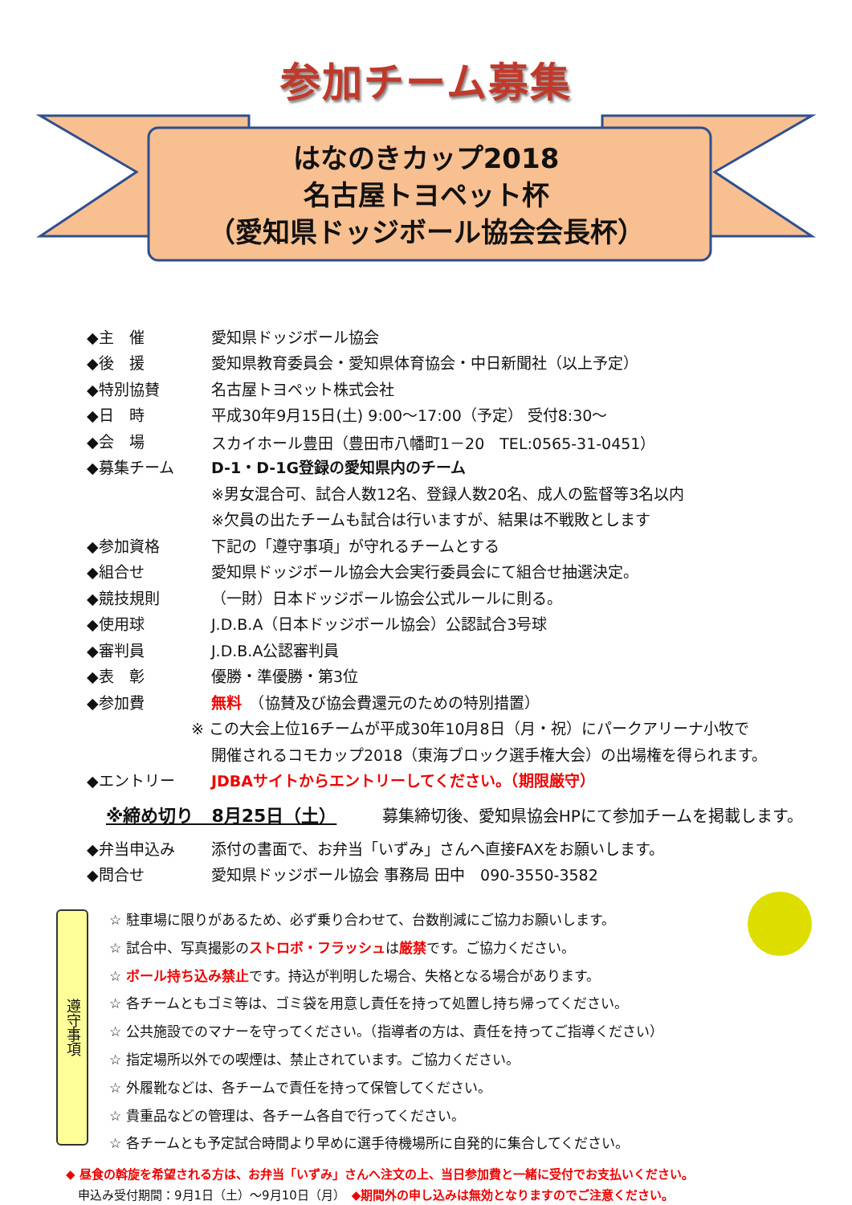参加チーム募集
はなのきカップ2018
名古屋トヨペット杯
（愛知県ドッジボール協会会長杯）
◆主　催 愛知県ドッジボール協会
◆後　援 愛知県教育委員会・愛知県体育協会・中日新聞社（以上予定）
◆特別協賛 名古屋トヨペット株式会社
◆日　時 平成30年9月15日(土) 9:00～17:00（予定） 受付8:30～
◆会　場 スカイホール豊田（豊田市八幡町1－20　TEL:0565-31-0451）
◆募集チーム D-1・D-1G登録の愛知県内のチーム
※男女混合可、試合人数12名、登録人数20名、成人の監督等3名以内
※欠員の出たチームも試合は行いますが、結果は不戦敗とします
◆参加資格 下記の「遵守事項」が守れるチームとする
◆組合せ 愛知県ドッジボール協会大会実行委員会にて組合せ抽選決定。
◆競技規則 （一財）日本ドッジボール協会公式ルールに則る。
◆使用球 J.D.B.A（日本ドッジボール協会）公認試合3号球
◆審判員 J.D.B.A公認審判員
◆表　彰 優勝・準優勝・第3位
◆参加費 無料　（協賛及び協会費還元のための特別措置）
※ この大会上位16チームが平成30年10月8日（月・祝）にパークアリーナ小牧で
開催されるコモカップ2018（東海ブロック選手権大会）の出場権を得られます。
◆エントリー JDBAサイトからエントリーしてください。（期限厳守）
※締め切り　8月25日（土） 募集締切後、愛知県協会HPにて参加チームを掲載します。
◆弁当申込み 添付の書面で、お弁当「いずみ」さんへ直接FAXをお願いします。
◆問合せ 愛知県ドッジボール協会 事務局 田中　090-3550-3582
遵守事項
☆ 駐車場に限りがあるため、必ず乗り合わせて、台数削減にご協力お願いします。
☆ 試合中、写真撮影のストロボ・フラッシュは厳禁です。ご協力ください。
☆ ボール持ち込み禁止です。持込が判明した場合、失格となる場合があります。
☆ 各チームともゴミ等は、ゴミ袋を用意し責任を持って処置し持ち帰ってください。
☆ 公共施設でのマナーを守ってください。（指導者の方は、責任を持ってご指導ください）
☆ 指定場所以外での喫煙は、禁止されています。ご協力ください。
☆ 外履靴などは、各チームで責任を持って保管してください。
☆ 貴重品などの管理は、各チーム各自で行ってください。
☆ 各チームとも予定試合時間より早めに選手待機場所に自発的に集合してください。
◆ 昼食の斡旋を希望される方は、お弁当「いずみ」さんへ注文の上、当日参加費と一緒に受付でお支払いください。
　申込み受付期間：9月1日（土）～9月10日（月）　◆期間外の申し込みは無効となりますのでご注意ください。